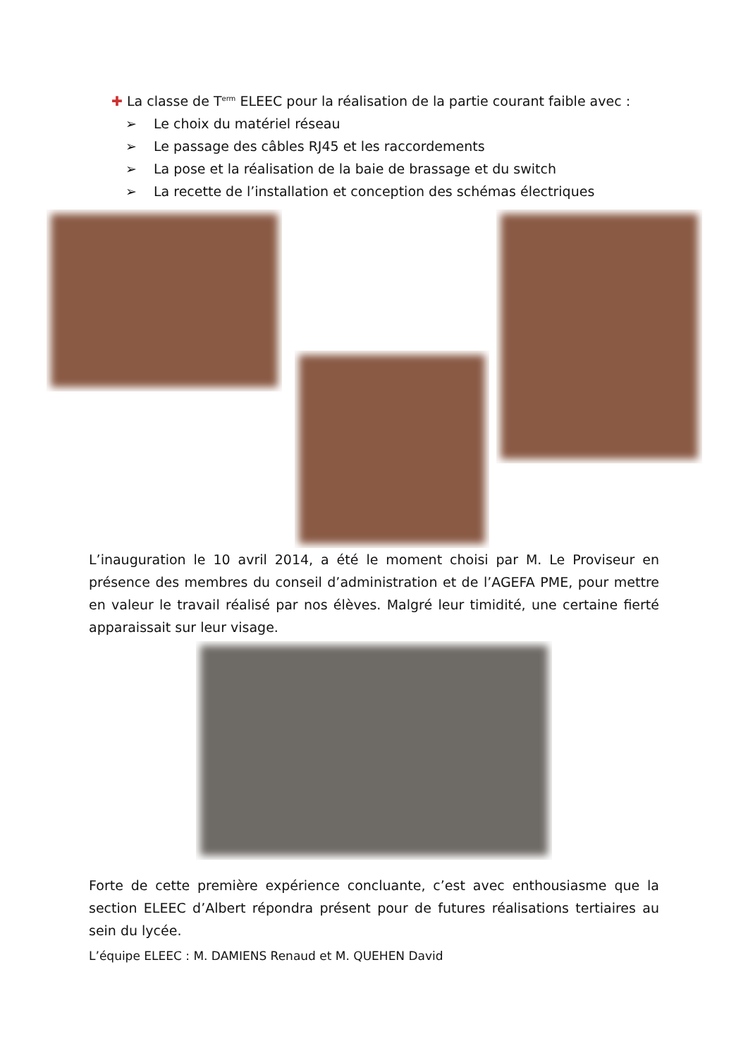✚ La classe de T<sup>erm</sup> ELEEC pour la réalisation de la partie courant faible avec :
➢ Le choix du matériel réseau
➢ Le passage des câbles RJ45 et les raccordements
➢ La pose et la réalisation de la baie de brassage et du switch
➢ La recette de l’installation et conception des schémas électriques
L’inauguration le 10 avril 2014, a été le moment choisi par M. Le Proviseur en présence des membres du conseil d’administration et de l’AGEFA PME, pour mettre en valeur le travail réalisé par nos élèves. Malgré leur timidité, une certaine fierté apparaissait sur leur visage.
Forte de cette première expérience concluante, c’est avec enthousiasme que la section ELEEC d’Albert répondra présent pour de futures réalisations tertiaires au sein du lycée.
L’équipe ELEEC : M. DAMIENS Renaud et M. QUEHEN David